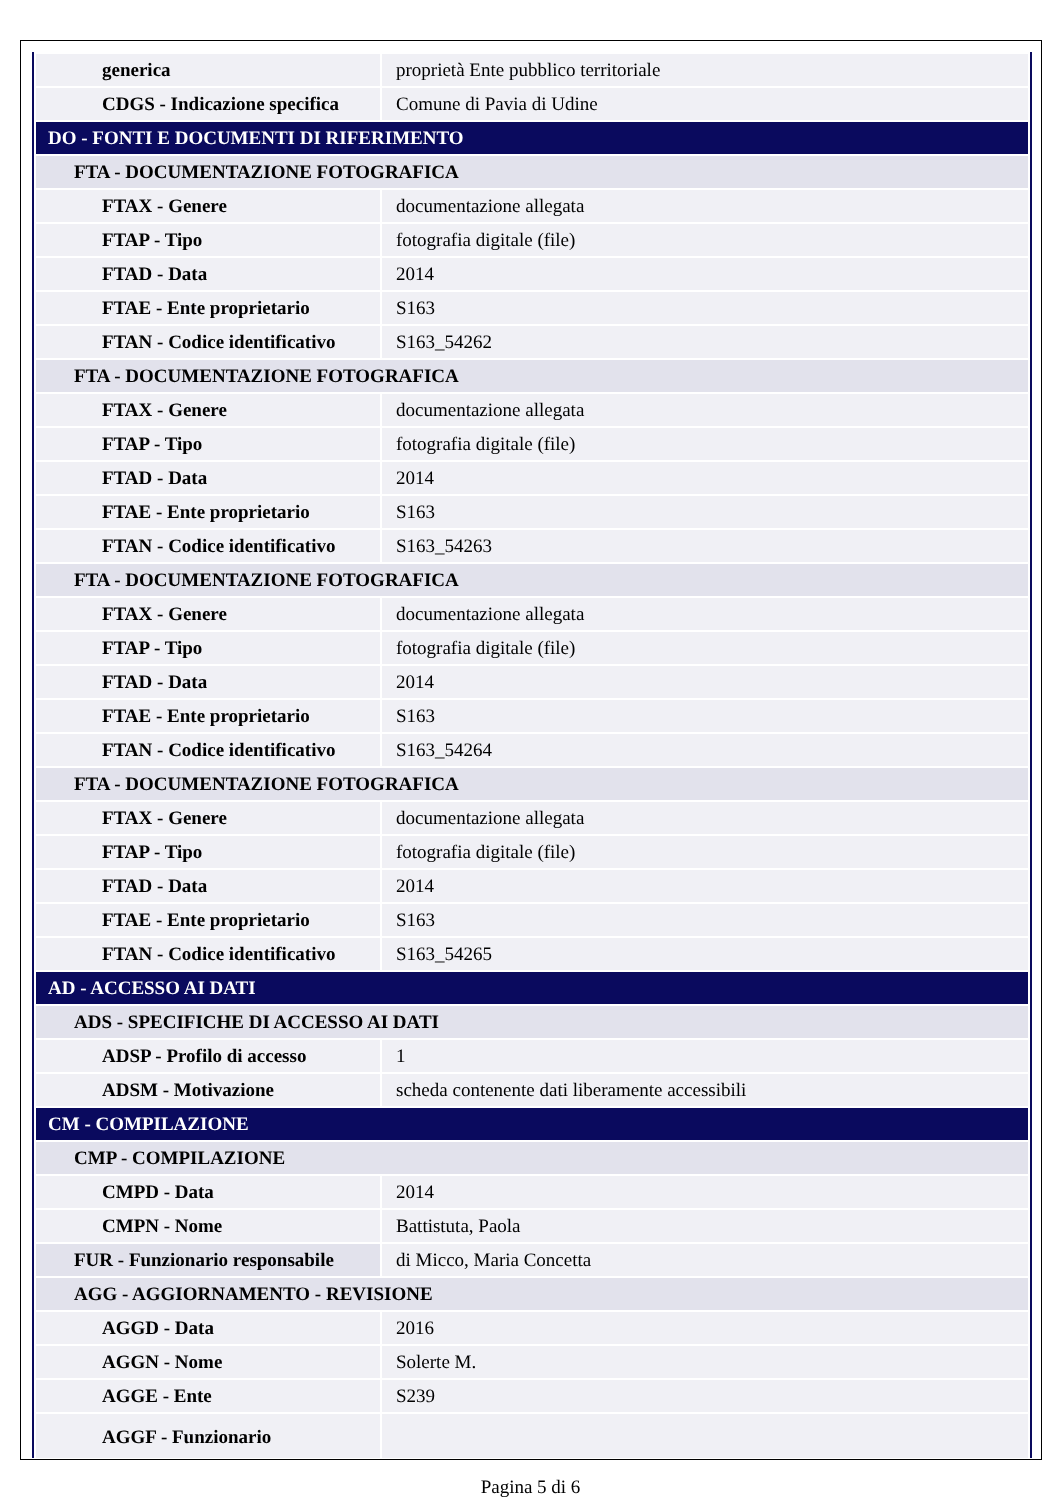| generica | proprietà Ente pubblico territoriale |
| CDGS - Indicazione specifica | Comune di Pavia di Udine |
| DO - FONTI E DOCUMENTI DI RIFERIMENTO | |
| FTA - DOCUMENTAZIONE FOTOGRAFICA | |
| FTAX - Genere | documentazione allegata |
| FTAP - Tipo | fotografia digitale (file) |
| FTAD - Data | 2014 |
| FTAE - Ente proprietario | S163 |
| FTAN - Codice identificativo | S163_54262 |
| FTA - DOCUMENTAZIONE FOTOGRAFICA | |
| FTAX - Genere | documentazione allegata |
| FTAP - Tipo | fotografia digitale (file) |
| FTAD - Data | 2014 |
| FTAE - Ente proprietario | S163 |
| FTAN - Codice identificativo | S163_54263 |
| FTA - DOCUMENTAZIONE FOTOGRAFICA | |
| FTAX - Genere | documentazione allegata |
| FTAP - Tipo | fotografia digitale (file) |
| FTAD - Data | 2014 |
| FTAE - Ente proprietario | S163 |
| FTAN - Codice identificativo | S163_54264 |
| FTA - DOCUMENTAZIONE FOTOGRAFICA | |
| FTAX - Genere | documentazione allegata |
| FTAP - Tipo | fotografia digitale (file) |
| FTAD - Data | 2014 |
| FTAE - Ente proprietario | S163 |
| FTAN - Codice identificativo | S163_54265 |
| AD - ACCESSO AI DATI | |
| ADS - SPECIFICHE DI ACCESSO AI DATI | |
| ADSP - Profilo di accesso | 1 |
| ADSM - Motivazione | scheda contenente dati liberamente accessibili |
| CM - COMPILAZIONE | |
| CMP - COMPILAZIONE | |
| CMPD - Data | 2014 |
| CMPN - Nome | Battistuta, Paola |
| FUR - Funzionario responsabile | di Micco, Maria Concetta |
| AGG - AGGIORNAMENTO - REVISIONE | |
| AGGD - Data | 2016 |
| AGGN - Nome | Solerte M. |
| AGGE - Ente | S239 |
| AGGF - Funzionario | |
Pagina 5 di 6